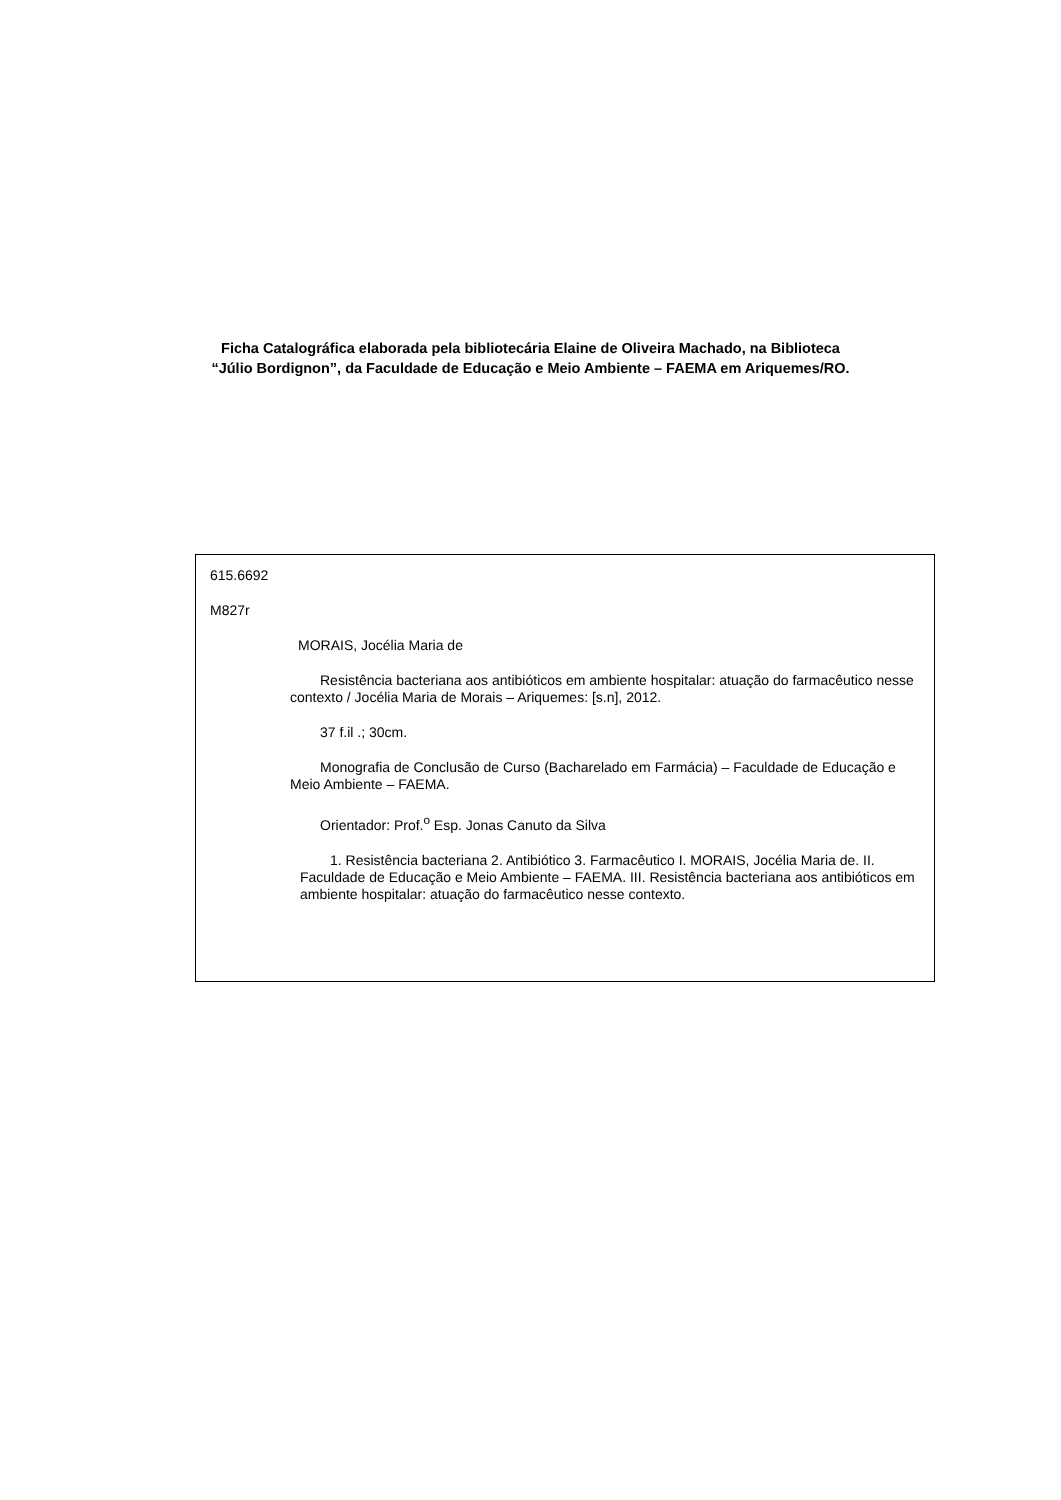Ficha Catalográfica elaborada pela bibliotecária Elaine de Oliveira Machado, na Biblioteca
“Júlio Bordignon”, da Faculdade de Educação e Meio Ambiente – FAEMA em Ariquemes/RO.
615.6692
M827r
MORAIS, Jocélia Maria de
Resistência bacteriana aos antibióticos em ambiente hospitalar: atuação do farmacêutico nesse contexto / Jocélia Maria de Morais – Ariquemes: [s.n], 2012.
37 f.il .; 30cm.
Monografia de Conclusão de Curso (Bacharelado em Farmácia) – Faculdade de Educação e Meio Ambiente – FAEMA.
Orientador: Prof.<sup>o</sup> Esp. Jonas Canuto da Silva
1. Resistência bacteriana 2. Antibiótico 3. Farmacêutico I. MORAIS, Jocélia Maria de. II. Faculdade de Educação e Meio Ambiente – FAEMA. III. Resistência bacteriana aos antibióticos em ambiente hospitalar: atuação do farmacêutico nesse contexto.